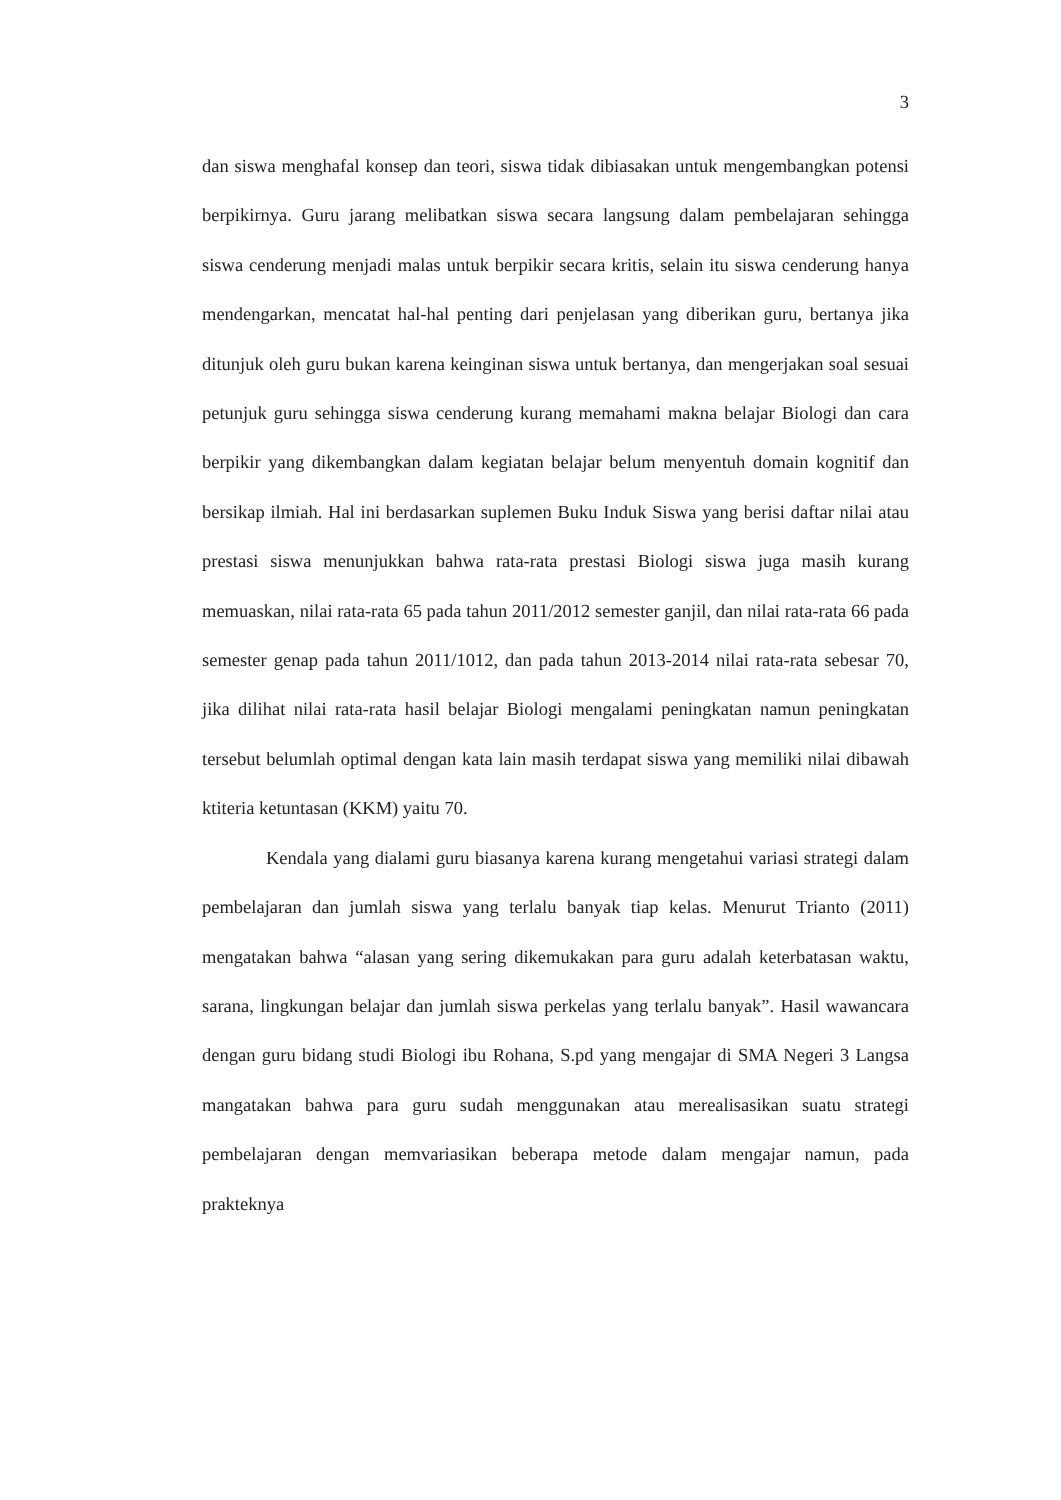3
dan siswa menghafal konsep dan teori, siswa tidak dibiasakan untuk mengembangkan potensi berpikirnya. Guru jarang melibatkan siswa secara langsung dalam pembelajaran sehingga siswa cenderung menjadi malas untuk berpikir secara kritis, selain itu siswa cenderung hanya mendengarkan, mencatat hal-hal penting dari penjelasan yang diberikan guru, bertanya jika ditunjuk oleh guru bukan karena keinginan siswa untuk bertanya, dan mengerjakan soal sesuai petunjuk guru sehingga siswa cenderung kurang memahami makna belajar Biologi dan cara berpikir yang dikembangkan dalam kegiatan belajar belum menyentuh domain kognitif dan bersikap ilmiah. Hal ini berdasarkan suplemen Buku Induk Siswa yang berisi daftar nilai atau prestasi siswa menunjukkan bahwa rata-rata prestasi Biologi siswa juga masih kurang memuaskan, nilai rata-rata 65 pada tahun 2011/2012 semester ganjil, dan nilai rata-rata 66 pada semester genap pada tahun 2011/1012, dan pada tahun 2013-2014 nilai rata-rata sebesar 70, jika dilihat nilai rata-rata hasil belajar Biologi mengalami peningkatan namun peningkatan tersebut belumlah optimal dengan kata lain masih terdapat siswa yang memiliki nilai dibawah ktiteria ketuntasan (KKM) yaitu 70.
Kendala yang dialami guru biasanya karena kurang mengetahui variasi strategi dalam pembelajaran dan jumlah siswa yang terlalu banyak tiap kelas. Menurut Trianto (2011) mengatakan bahwa “alasan yang sering dikemukakan para guru adalah keterbatasan waktu, sarana, lingkungan belajar dan jumlah siswa perkelas yang terlalu banyak”. Hasil wawancara dengan guru bidang studi Biologi ibu Rohana, S.pd yang mengajar di SMA Negeri 3 Langsa mangatakan bahwa para guru sudah menggunakan atau merealisasikan suatu strategi pembelajaran dengan memvariasikan beberapa metode dalam mengajar namun, pada prakteknya